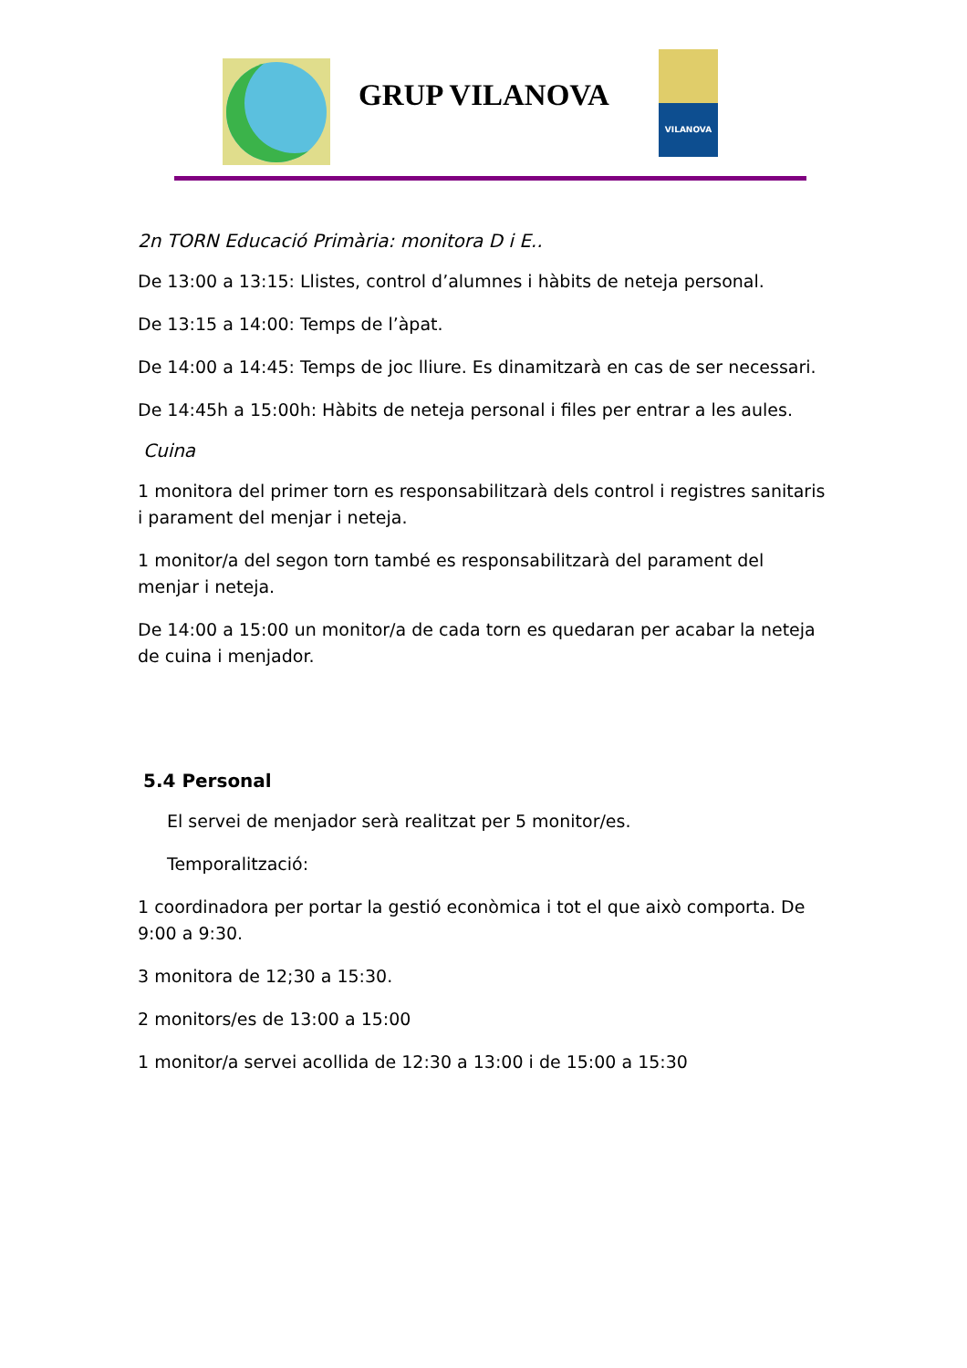GRUP VILANOVA
VILANOVA
2n TORN Educació Primària: monitora D i E..
De 13:00 a 13:15: Llistes, control d’alumnes i hàbits de neteja personal.
De 13:15 a 14:00: Temps de l’àpat.
De 14:00 a 14:45: Temps de joc lliure. Es dinamitzarà en cas de ser necessari.
De 14:45h a 15:00h: Hàbits de neteja personal i files per entrar a les aules.
Cuina
1 monitora del primer torn es responsabilitzarà dels control i registres sanitaris i parament del menjar i neteja.
1 monitor/a del segon torn també es responsabilitzarà del parament del menjar i neteja.
De 14:00 a 15:00 un monitor/a de cada torn es quedaran per acabar la neteja de cuina i menjador.
5.4 Personal
El servei de menjador serà realitzat per 5 monitor/es.
Temporalització:
1 coordinadora per portar la gestió econòmica i tot el que això comporta. De 9:00 a 9:30.
3 monitora de 12;30 a 15:30.
2 monitors/es de 13:00 a 15:00
1 monitor/a servei acollida de 12:30 a 13:00 i de 15:00 a 15:30